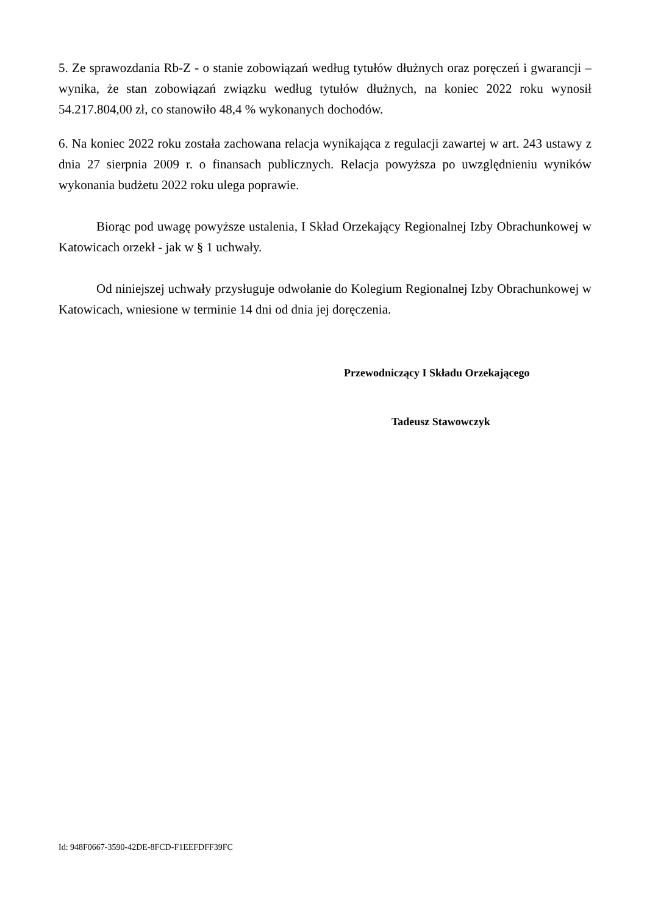5. Ze sprawozdania Rb-Z - o stanie zobowiązań według tytułów dłużnych oraz poręczeń i gwarancji – wynika, że stan zobowiązań związku według tytułów dłużnych, na koniec 2022 roku wynosił 54.217.804,00 zł, co stanowiło 48,4 % wykonanych dochodów.
6. Na koniec 2022 roku została zachowana relacja wynikająca z regulacji zawartej w art. 243 ustawy z dnia 27 sierpnia 2009 r. o finansach publicznych. Relacja powyższa po uwzględnieniu wyników wykonania budżetu 2022 roku ulega poprawie.
Biorąc pod uwagę powyższe ustalenia, I Skład Orzekający Regionalnej Izby Obrachunkowej w Katowicach orzekł - jak w § 1 uchwały.
Od niniejszej uchwały przysługuje odwołanie do Kolegium Regionalnej Izby Obrachunkowej w Katowicach, wniesione w terminie 14 dni od dnia jej doręczenia.
Przewodniczący I Składu Orzekającego
Tadeusz Stawowczyk
Id: 948F0667-3590-42DE-8FCD-F1EEFDFF39FC